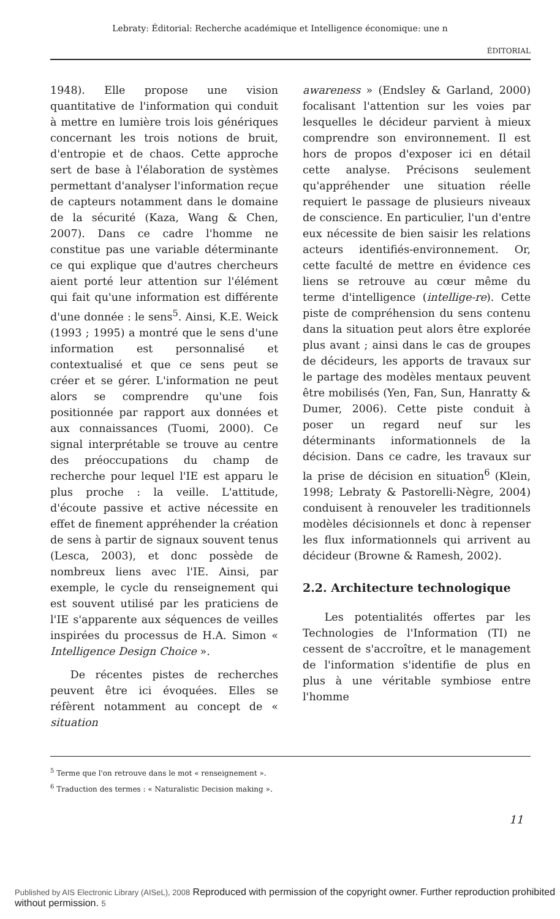Lebraty: Éditorial: Recherche académique et Intelligence économique: une n
ÉDITORIAL
1948). Elle propose une vision quantitative de l'information qui conduit à mettre en lumière trois lois génériques concernant les trois notions de bruit, d'entropie et de chaos. Cette approche sert de base à l'élaboration de systèmes permettant d'analyser l'information reçue de capteurs notamment dans le domaine de la sécurité (Kaza, Wang & Chen, 2007). Dans ce cadre l'homme ne constitue pas une variable déterminante ce qui explique que d'autres chercheurs aient porté leur attention sur l'élément qui fait qu'une information est différente d'une donnée : le sens<sup>5</sup>. Ainsi, K.E. Weick (1993 ; 1995) a montré que le sens d'une information est personnalisé et contextualisé et que ce sens peut se créer et se gérer. L'information ne peut alors se comprendre qu'une fois positionnée par rapport aux données et aux connaissances (Tuomi, 2000). Ce signal interprétable se trouve au centre des préoccupations du champ de recherche pour lequel l'IE est apparu le plus proche : la veille. L'attitude, d'écoute passive et active nécessite en effet de finement appréhender la création de sens à partir de signaux souvent tenus (Lesca, 2003), et donc possède de nombreux liens avec l'IE. Ainsi, par exemple, le cycle du renseignement qui est souvent utilisé par les praticiens de l'IE s'apparente aux séquences de veilles inspirées du processus de H.A. Simon « Intelligence Design Choice ».
De récentes pistes de recherches peuvent être ici évoquées. Elles se réfèrent notamment au concept de « situation
awareness » (Endsley & Garland, 2000) focalisant l'attention sur les voies par lesquelles le décideur parvient à mieux comprendre son environnement. Il est hors de propos d'exposer ici en détail cette analyse. Précisons seulement qu'appréhender une situation réelle requiert le passage de plusieurs niveaux de conscience. En particulier, l'un d'entre eux nécessite de bien saisir les relations acteurs identifiés-environnement. Or, cette faculté de mettre en évidence ces liens se retrouve au cœur même du terme d'intelligence (intellige-re). Cette piste de compréhension du sens contenu dans la situation peut alors être explorée plus avant ; ainsi dans le cas de groupes de décideurs, les apports de travaux sur le partage des modèles mentaux peuvent être mobilisés (Yen, Fan, Sun, Hanratty & Dumer, 2006). Cette piste conduit à poser un regard neuf sur les déterminants informationnels de la décision. Dans ce cadre, les travaux sur la prise de décision en situation<sup>6</sup> (Klein, 1998; Lebraty & Pastorelli-Nègre, 2004) conduisent à renouveler les traditionnels modèles décisionnels et donc à repenser les flux informationnels qui arrivent au décideur (Browne & Ramesh, 2002).
2.2. Architecture technologique
Les potentialités offertes par les Technologies de l'Information (TI) ne cessent de s'accroître, et le management de l'information s'identifie de plus en plus à une véritable symbiose entre l'homme
<sup>5</sup> Terme que l'on retrouve dans le mot « renseignement ».
<sup>6</sup> Traduction des termes : « Naturalistic Decision making ».
11
Published by AIS Electronic Library (AISeL), 2008 Reproduced with permission of the copyright owner. Further reproduction prohibited without permission. 5